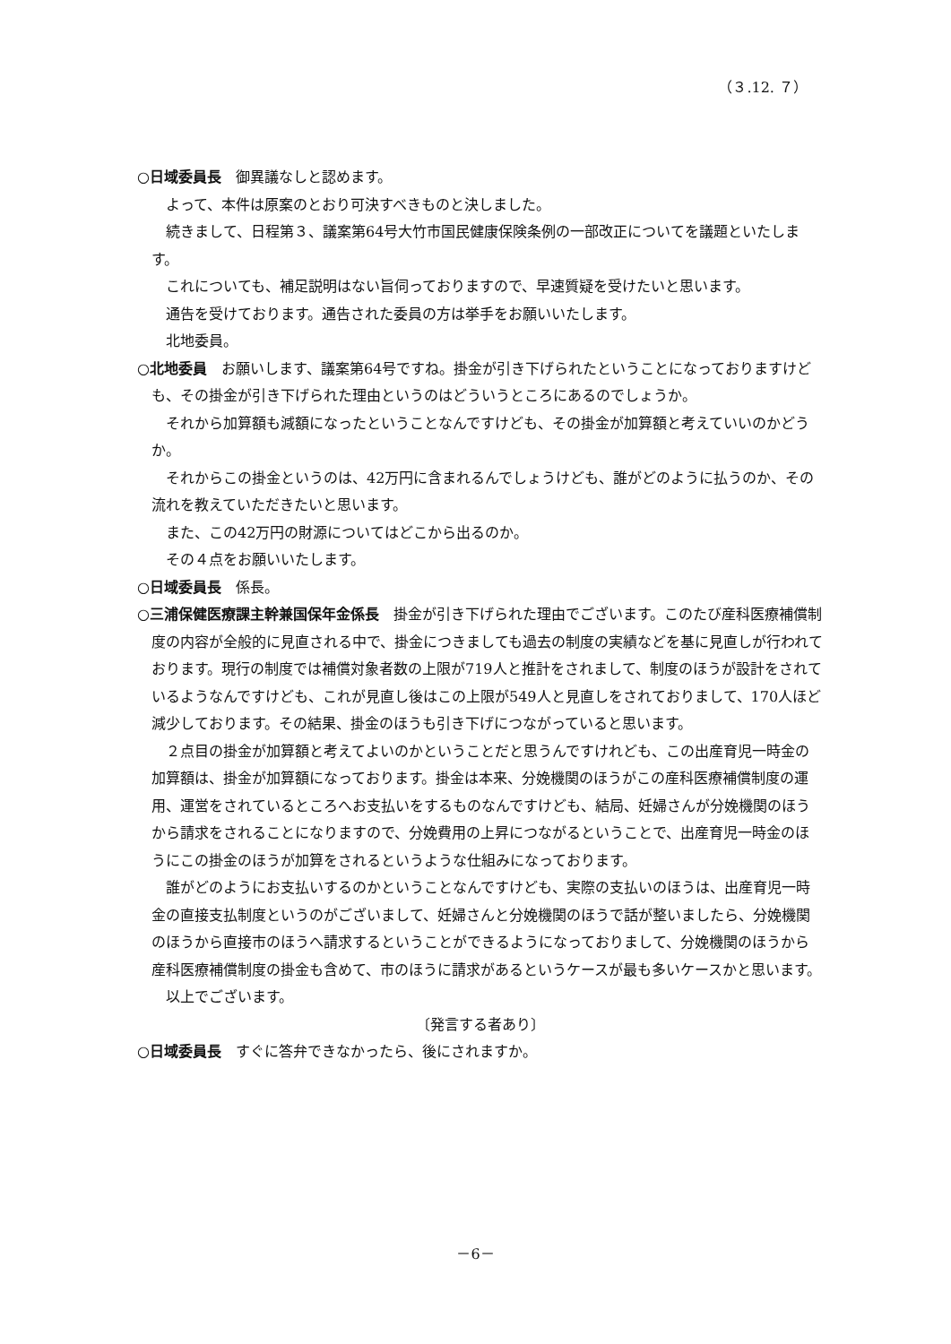（３.12. ７）
○日域委員長　御異議なしと認めます。
よって、本件は原案のとおり可決すべきものと決しました。
続きまして、日程第３、議案第64号大竹市国民健康保険条例の一部改正についてを議題といたします。
これについても、補足説明はない旨伺っておりますので、早速質疑を受けたいと思います。
通告を受けております。通告された委員の方は挙手をお願いいたします。
北地委員。
○北地委員　お願いします、議案第64号ですね。掛金が引き下げられたということになっておりますけども、その掛金が引き下げられた理由というのはどういうところにあるのでしょうか。
それから加算額も減額になったということなんですけども、その掛金が加算額と考えていいのかどうか。
それからこの掛金というのは、42万円に含まれるんでしょうけども、誰がどのように払うのか、その流れを教えていただきたいと思います。
また、この42万円の財源についてはどこから出るのか。
その４点をお願いいたします。
○日域委員長　係長。
○三浦保健医療課主幹兼国保年金係長　掛金が引き下げられた理由でございます。このたび産科医療補償制度の内容が全般的に見直される中で、掛金につきましても過去の制度の実績などを基に見直しが行われております。現行の制度では補償対象者数の上限が719人と推計をされまして、制度のほうが設計をされているようなんですけども、これが見直し後はこの上限が549人と見直しをされておりまして、170人ほど減少しております。その結果、掛金のほうも引き下げにつながっていると思います。
２点目の掛金が加算額と考えてよいのかということだと思うんですけれども、この出産育児一時金の加算額は、掛金が加算額になっております。掛金は本来、分娩機関のほうがこの産科医療補償制度の運用、運営をされているところへお支払いをするものなんですけども、結局、妊婦さんが分娩機関のほうから請求をされることになりますので、分娩費用の上昇につながるということで、出産育児一時金のほうにこの掛金のほうが加算をされるというような仕組みになっております。
誰がどのようにお支払いするのかということなんですけども、実際の支払いのほうは、出産育児一時金の直接支払制度というのがございまして、妊婦さんと分娩機関のほうで話が整いましたら、分娩機関のほうから直接市のほうへ請求するということができるようになっておりまして、分娩機関のほうから産科医療補償制度の掛金も含めて、市のほうに請求があるというケースが最も多いケースかと思います。
以上でございます。
〔発言する者あり〕
○日域委員長　すぐに答弁できなかったら、後にされますか。
－6－